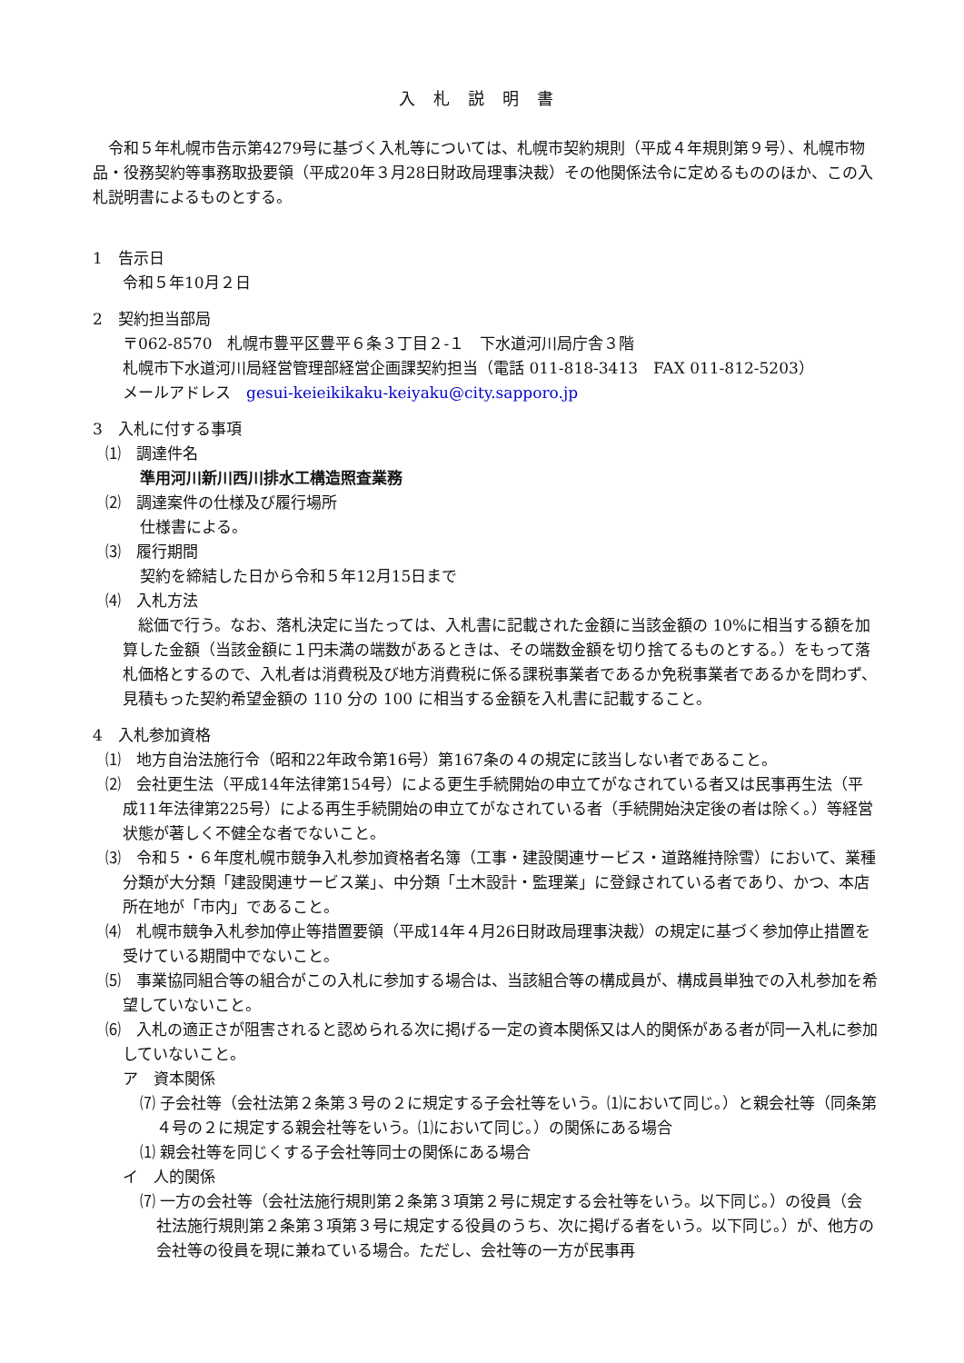入札説明書
令和５年札幌市告示第4279号に基づく入札等については、札幌市契約規則（平成４年規則第９号）、札幌市物品・役務契約等事務取扱要領（平成20年３月28日財政局理事決裁）その他関係法令に定めるもののほか、この入札説明書によるものとする。
1　告示日
令和５年10月２日
2　契約担当部局
〒062-8570　札幌市豊平区豊平６条３丁目２-１　下水道河川局庁舎３階
札幌市下水道河川局経営管理部経営企画課契約担当（電話 011‐818‐3413　FAX 011-812-5203）
メールアドレス　gesui-keieikikaku-keiyaku@city.sapporo.jp
3　入札に付する事項
⑴　調達件名
準用河川新川西川排水工構造照査業務
⑵　調達案件の仕様及び履行場所
仕様書による。
⑶　履行期間
契約を締結した日から令和５年12月15日まで
⑷　入札方法
総価で行う。なお、落札決定に当たっては、入札書に記載された金額に当該金額の 10%に相当する額を加算した金額（当該金額に１円未満の端数があるときは、その端数金額を切り捨てるものとする。）をもって落札価格とするので、入札者は消費税及び地方消費税に係る課税事業者であるか免税事業者であるかを問わず、見積もった契約希望金額の 110 分の 100 に相当する金額を入札書に記載すること。
4　入札参加資格
⑴　地方自治法施行令（昭和22年政令第16号）第167条の４の規定に該当しない者であること。
⑵　会社更生法（平成14年法律第154号）による更生手続開始の申立てがなされている者又は民事再生法（平成11年法律第225号）による再生手続開始の申立てがなされている者（手続開始決定後の者は除く。）等経営状態が著しく不健全な者でないこと。
⑶　令和５・６年度札幌市競争入札参加資格者名簿（工事・建設関連サービス・道路維持除雪）において、業種分類が大分類「建設関連サービス業」、中分類「土木設計・監理業」に登録されている者であり、かつ、本店所在地が「市内」であること。
⑷　札幌市競争入札参加停止等措置要領（平成14年４月26日財政局理事決裁）の規定に基づく参加停止措置を受けている期間中でないこと。
⑸　事業協同組合等の組合がこの入札に参加する場合は、当該組合等の構成員が、構成員単独での入札参加を希望していないこと。
⑹　入札の適正さが阻害されると認められる次に掲げる一定の資本関係又は人的関係がある者が同一入札に参加していないこと。
ア　資本関係
⑺ 子会社等（会社法第２条第３号の２に規定する子会社等をいう。⑴において同じ。）と親会社等（同条第４号の２に規定する親会社等をいう。⑴において同じ。）の関係にある場合
⑴ 親会社等を同じくする子会社等同士の関係にある場合
イ　人的関係
⑺ 一方の会社等（会社法施行規則第２条第３項第２号に規定する会社等をいう。以下同じ。）の役員（会社法施行規則第２条第３項第３号に規定する役員のうち、次に掲げる者をいう。以下同じ。）が、他方の会社等の役員を現に兼ねている場合。ただし、会社等の一方が民事再